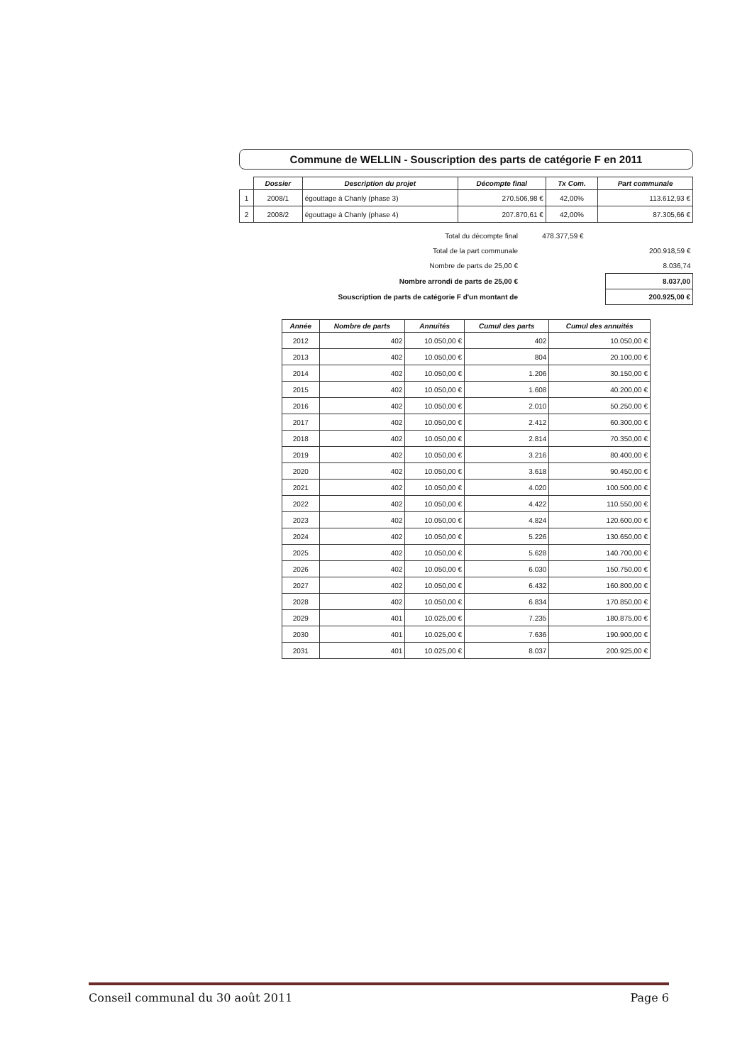Commune de WELLIN - Souscription des parts de catégorie F en 2011
| | Dossier | Description du projet | Décompte final | Tx Com. | Part communale |
| --- | --- | --- | --- | --- | --- |
| 1 | 2008/1 | égouttage à Chanly (phase 3) | 270.506,98 € | 42,00% | 113.612,93 € |
| 2 | 2008/2 | égouttage à Chanly (phase 4) | 207.870,61 € | 42,00% | 87.305,66 € |
| Total du décompte final | 478.377,59 € | |
| Total de la part communale | | 200.918,59 € |
| Nombre de parts de 25,00 € | | 8.036,74 |
| Nombre arrondi de parts de 25,00 € | | 8.037,00 |
| Souscription de parts de catégorie F d'un montant de | | 200.925,00 € |
| Année | Nombre de parts | Annuités | Cumul des parts | Cumul des annuités |
| --- | --- | --- | --- | --- |
| 2012 | 402 | 10.050,00 € | 402 | 10.050,00 € |
| 2013 | 402 | 10.050,00 € | 804 | 20.100,00 € |
| 2014 | 402 | 10.050,00 € | 1.206 | 30.150,00 € |
| 2015 | 402 | 10.050,00 € | 1.608 | 40.200,00 € |
| 2016 | 402 | 10.050,00 € | 2.010 | 50.250,00 € |
| 2017 | 402 | 10.050,00 € | 2.412 | 60.300,00 € |
| 2018 | 402 | 10.050,00 € | 2.814 | 70.350,00 € |
| 2019 | 402 | 10.050,00 € | 3.216 | 80.400,00 € |
| 2020 | 402 | 10.050,00 € | 3.618 | 90.450,00 € |
| 2021 | 402 | 10.050,00 € | 4.020 | 100.500,00 € |
| 2022 | 402 | 10.050,00 € | 4.422 | 110.550,00 € |
| 2023 | 402 | 10.050,00 € | 4.824 | 120.600,00 € |
| 2024 | 402 | 10.050,00 € | 5.226 | 130.650,00 € |
| 2025 | 402 | 10.050,00 € | 5.628 | 140.700,00 € |
| 2026 | 402 | 10.050,00 € | 6.030 | 150.750,00 € |
| 2027 | 402 | 10.050,00 € | 6.432 | 160.800,00 € |
| 2028 | 402 | 10.050,00 € | 6.834 | 170.850,00 € |
| 2029 | 401 | 10.025,00 € | 7.235 | 180.875,00 € |
| 2030 | 401 | 10.025,00 € | 7.636 | 190.900,00 € |
| 2031 | 401 | 10.025,00 € | 8.037 | 200.925,00 € |
Conseil communal du 30 août 2011 Page 6